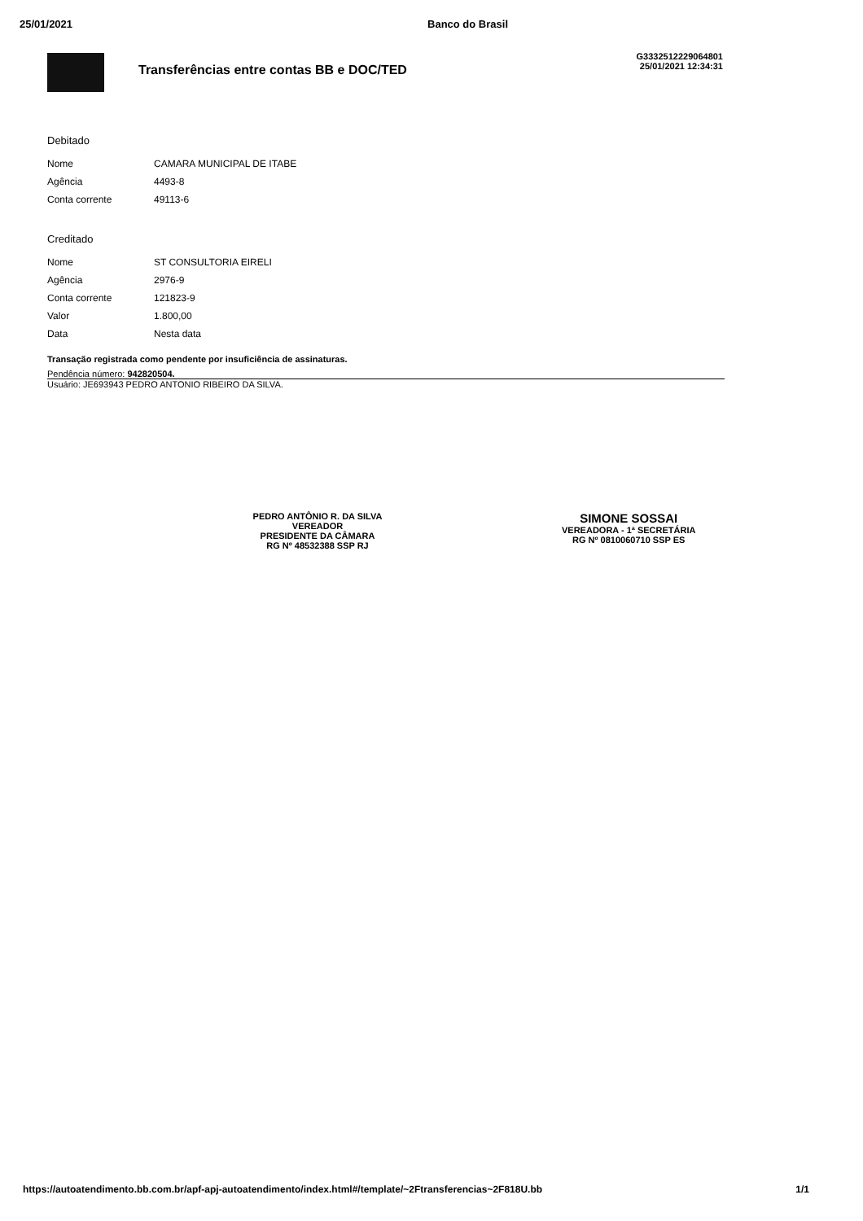25/01/2021 Banco do Brasil
Transferências entre contas BB e DOC/TED
G3332512229064801
25/01/2021 12:34:31
Debitado
| Nome | CAMARA MUNICIPAL DE ITABE |
| Agência | 4493-8 |
| Conta corrente | 49113-6 |
Creditado
| Nome | ST CONSULTORIA EIRELI |
| Agência | 2976-9 |
| Conta corrente | 121823-9 |
| Valor | 1.800,00 |
| Data | Nesta data |
Transação registrada como pendente por insuficiência de assinaturas.
Pendência número: 942820504.
Usuário: JE693943 PEDRO ANTONIO RIBEIRO DA SILVA.
PEDRO ANTÔNIO R. DA SILVA
VEREADOR
PRESIDENTE DA CÂMARA
RG Nº 48532388 SSP RJ
SIMONE SOSSAI
VEREADORA - 1ª SECRETÁRIA
RG Nº 0810060710 SSP ES
https://autoatendimento.bb.com.br/apf-apj-autoatendimento/index.html#/template/~2Ftransferencias~2F818U.bb 1/1